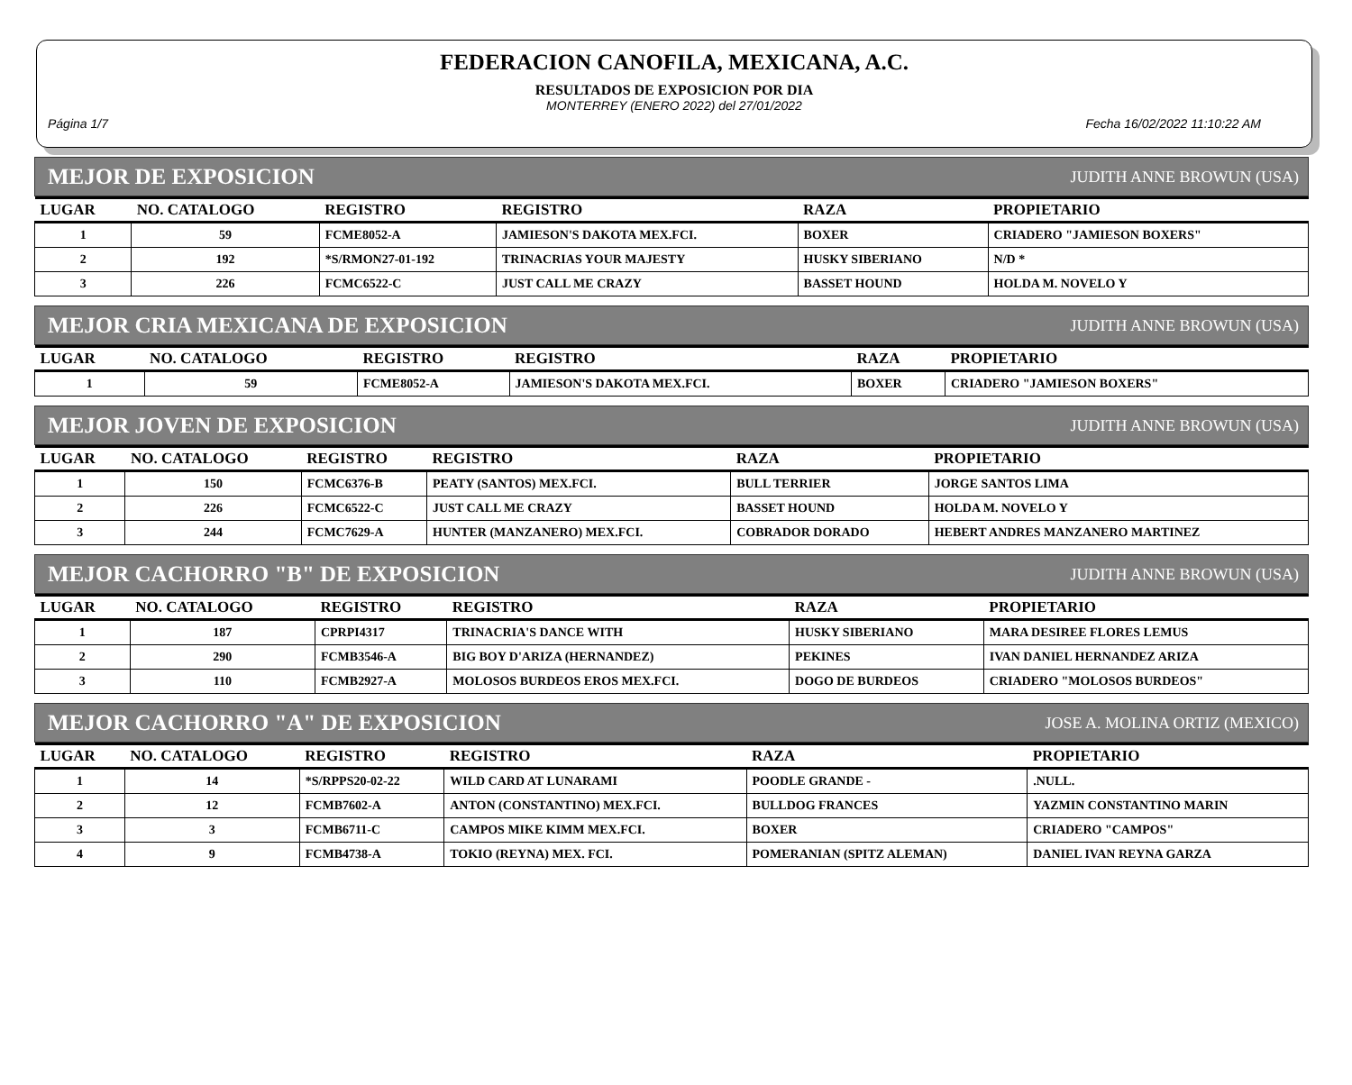FEDERACION CANOFILA, MEXICANA, A.C.
RESULTADOS DE EXPOSICION POR DIA
MONTERREY (ENERO 2022) del 27/01/2022
Página 1/7 Fecha 16/02/2022 11:10:22 AM
MEJOR DE EXPOSICION JUDITH ANNE BROWUN (USA)
| LUGAR | NO. CATALOGO | REGISTRO | REGISTRO | RAZA | PROPIETARIO |
| --- | --- | --- | --- | --- | --- |
| 1 | 59 | FCME8052-A | JAMIESON'S DAKOTA MEX.FCI. | BOXER | CRIADERO "JAMIESON BOXERS" |
| 2 | 192 | *S/RMON27-01-192 | TRINACRIAS YOUR MAJESTY | HUSKY SIBERIANO | N/D * |
| 3 | 226 | FCMC6522-C | JUST CALL ME CRAZY | BASSET HOUND | HOLDA M. NOVELO Y |
MEJOR CRIA MEXICANA DE EXPOSICION JUDITH ANNE BROWUN (USA)
| LUGAR | NO. CATALOGO | REGISTRO | REGISTRO | RAZA | PROPIETARIO |
| --- | --- | --- | --- | --- | --- |
| 1 | 59 | FCME8052-A | JAMIESON'S DAKOTA MEX.FCI. | BOXER | CRIADERO "JAMIESON BOXERS" |
MEJOR JOVEN DE EXPOSICION JUDITH ANNE BROWUN (USA)
| LUGAR | NO. CATALOGO | REGISTRO | REGISTRO | RAZA | PROPIETARIO |
| --- | --- | --- | --- | --- | --- |
| 1 | 150 | FCMC6376-B | PEATY (SANTOS) MEX.FCI. | BULL TERRIER | JORGE SANTOS LIMA |
| 2 | 226 | FCMC6522-C | JUST CALL ME CRAZY | BASSET HOUND | HOLDA M. NOVELO Y |
| 3 | 244 | FCMC7629-A | HUNTER (MANZANERO) MEX.FCI. | COBRADOR DORADO | HEBERT ANDRES MANZANERO MARTINEZ |
MEJOR CACHORRO "B" DE EXPOSICION JUDITH ANNE BROWUN (USA)
| LUGAR | NO. CATALOGO | REGISTRO | REGISTRO | RAZA | PROPIETARIO |
| --- | --- | --- | --- | --- | --- |
| 1 | 187 | CPRPI4317 | TRINACRIA'S DANCE WITH | HUSKY SIBERIANO | MARA DESIREE FLORES LEMUS |
| 2 | 290 | FCMB3546-A | BIG BOY D'ARIZA (HERNANDEZ) | PEKINES | IVAN DANIEL HERNANDEZ ARIZA |
| 3 | 110 | FCMB2927-A | MOLOSOS BURDEOS EROS MEX.FCI. | DOGO DE BURDEOS | CRIADERO "MOLOSOS BURDEOS" |
MEJOR CACHORRO "A" DE EXPOSICION JOSE A. MOLINA ORTIZ (MEXICO)
| LUGAR | NO. CATALOGO | REGISTRO | REGISTRO | RAZA | PROPIETARIO |
| --- | --- | --- | --- | --- | --- |
| 1 | 14 | *S/RPPS20-02-22 | WILD CARD AT LUNARAMI | POODLE GRANDE - | .NULL. |
| 2 | 12 | FCMB7602-A | ANTON (CONSTANTINO) MEX.FCI. | BULLDOG FRANCES | YAZMIN CONSTANTINO MARIN |
| 3 | 3 | FCMB6711-C | CAMPOS MIKE KIMM MEX.FCI. | BOXER | CRIADERO "CAMPOS" |
| 4 | 9 | FCMB4738-A | TOKIO (REYNA) MEX. FCI. | POMERANIAN (SPITZ ALEMAN) | DANIEL IVAN REYNA GARZA |